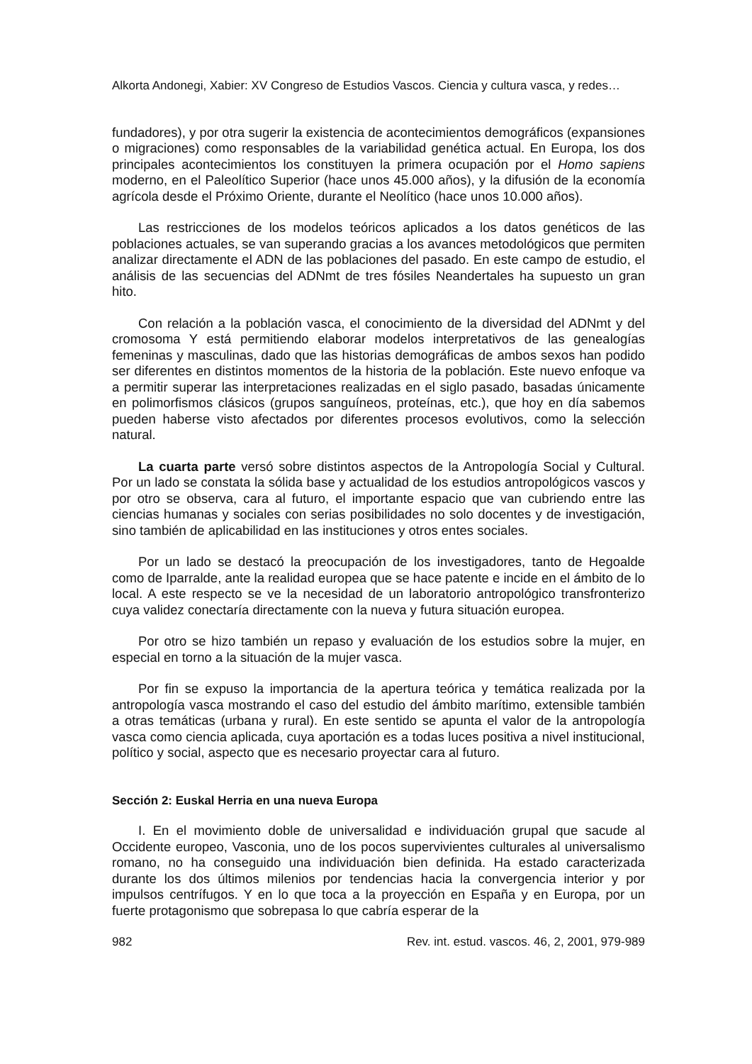Alkorta Andonegi, Xabier: XV Congreso de Estudios Vascos. Ciencia y cultura vasca, y redes…
fundadores), y por otra sugerir la existencia de acontecimientos demográficos (expansiones o migraciones) como responsables de la variabilidad genética actual. En Europa, los dos principales acontecimientos los constituyen la primera ocupación por el Homo sapiens moderno, en el Paleolítico Superior (hace unos 45.000 años), y la difusión de la economía agrícola desde el Próximo Oriente, durante el Neolítico (hace unos 10.000 años).
Las restricciones de los modelos teóricos aplicados a los datos genéticos de las poblaciones actuales, se van superando gracias a los avances metodológicos que permiten analizar directamente el ADN de las poblaciones del pasado. En este campo de estudio, el análisis de las secuencias del ADNmt de tres fósiles Neandertales ha supuesto un gran hito.
Con relación a la población vasca, el conocimiento de la diversidad del ADNmt y del cromosoma Y está permitiendo elaborar modelos interpretativos de las genealogías femeninas y masculinas, dado que las historias demográficas de ambos sexos han podido ser diferentes en distintos momentos de la historia de la población. Este nuevo enfoque va a permitir superar las interpretaciones realizadas en el siglo pasado, basadas únicamente en polimorfismos clásicos (grupos sanguíneos, proteínas, etc.), que hoy en día sabemos pueden haberse visto afectados por diferentes procesos evolutivos, como la selección natural.
La cuarta parte versó sobre distintos aspectos de la Antropología Social y Cultural. Por un lado se constata la sólida base y actualidad de los estudios antropológicos vascos y por otro se observa, cara al futuro, el importante espacio que van cubriendo entre las ciencias humanas y sociales con serias posibilidades no solo docentes y de investigación, sino también de aplicabilidad en las instituciones y otros entes sociales.
Por un lado se destacó la preocupación de los investigadores, tanto de Hegoalde como de Iparralde, ante la realidad europea que se hace patente e incide en el ámbito de lo local. A este respecto se ve la necesidad de un laboratorio antropológico transfronterizo cuya validez conectaría directamente con la nueva y futura situación europea.
Por otro se hizo también un repaso y evaluación de los estudios sobre la mujer, en especial en torno a la situación de la mujer vasca.
Por fin se expuso la importancia de la apertura teórica y temática realizada por la antropología vasca mostrando el caso del estudio del ámbito marítimo, extensible también a otras temáticas (urbana y rural). En este sentido se apunta el valor de la antropología vasca como ciencia aplicada, cuya aportación es a todas luces positiva a nivel institucional, político y social, aspecto que es necesario proyectar cara al futuro.
Sección 2: Euskal Herria en una nueva Europa
I. En el movimiento doble de universalidad e individuación grupal que sacude al Occidente europeo, Vasconia, uno de los pocos supervivientes culturales al universalismo romano, no ha conseguido una individuación bien definida. Ha estado caracterizada durante los dos últimos milenios por tendencias hacia la convergencia interior y por impulsos centrífugos. Y en lo que toca a la proyección en España y en Europa, por un fuerte protagonismo que sobrepasa lo que cabría esperar de la
982 Rev. int. estud. vascos. 46, 2, 2001, 979-989